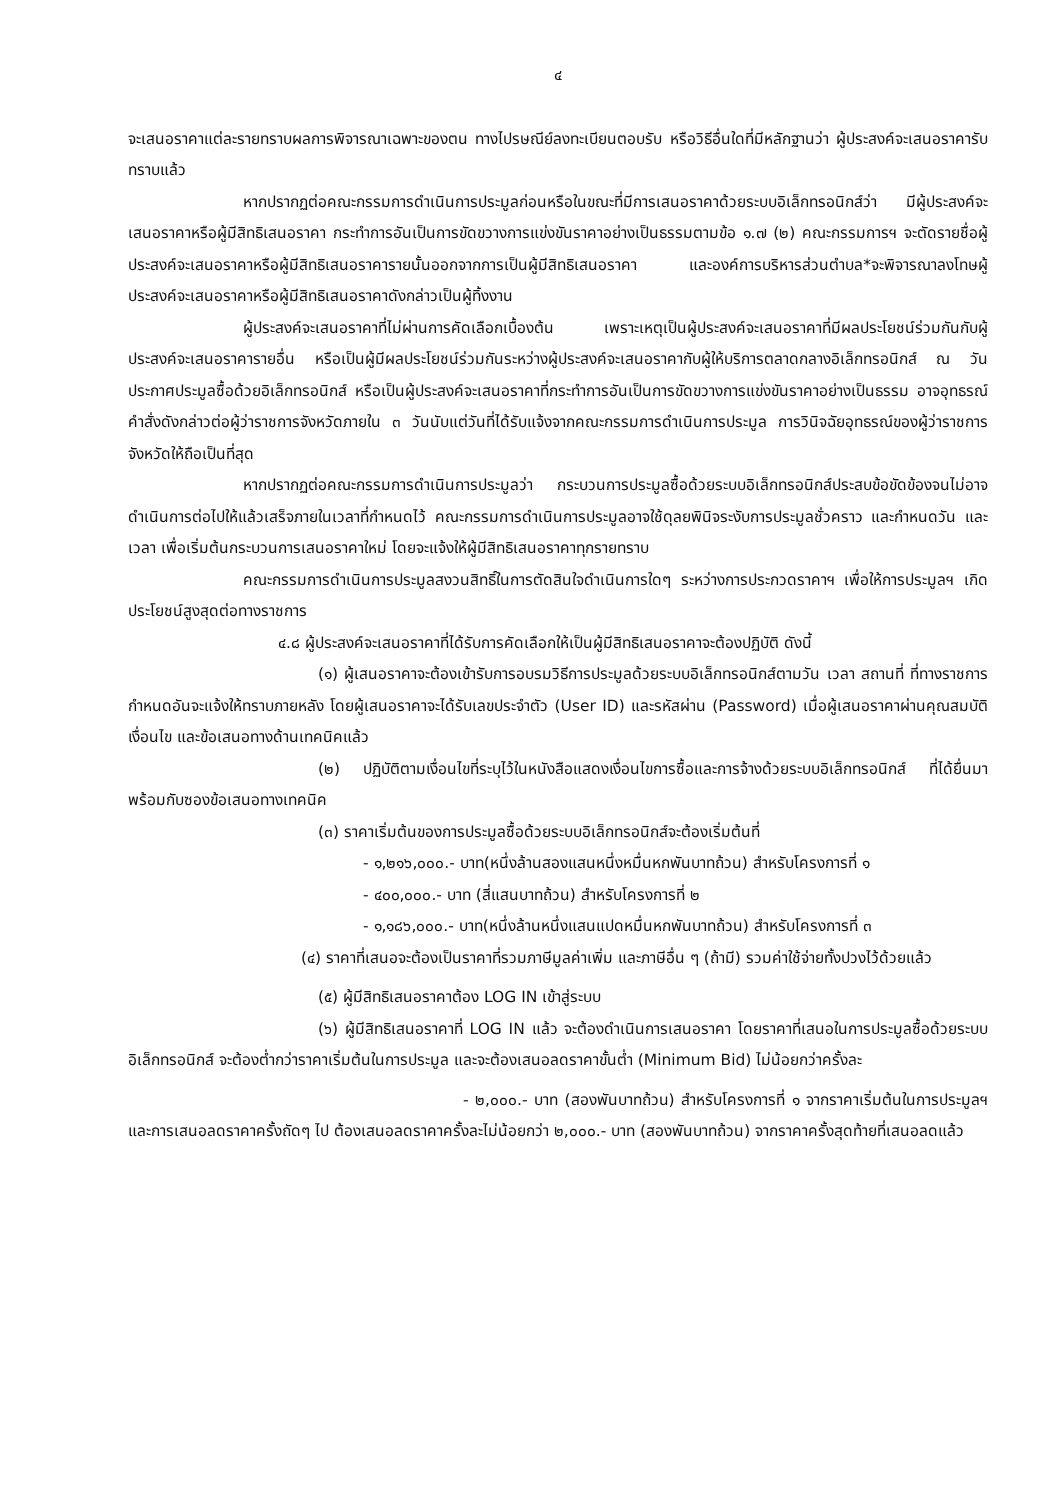๔
จะเสนอราคาแต่ละรายทราบผลการพิจารณาเฉพาะของตน ทางไปรษณีย์ลงทะเบียนตอบรับ หรือวิธีอื่นใดที่มีหลักฐานว่า ผู้ประสงค์จะเสนอราคารับทราบแล้ว
หากปรากฏต่อคณะกรรมการดำเนินการประมูลก่อนหรือในขณะที่มีการเสนอราคาด้วยระบบอิเล็กทรอนิกส์ว่า มีผู้ประสงค์จะเสนอราคาหรือผู้มีสิทธิเสนอราคา กระทำการอันเป็นการขัดขวางการแข่งขันราคาอย่างเป็นธรรมตามข้อ ๑.๗ (๒) คณะกรรมการฯ จะตัดรายชื่อผู้ประสงค์จะเสนอราคาหรือผู้มีสิทธิเสนอราคารายนั้นออกจากการเป็นผู้มีสิทธิเสนอราคา และองค์การบริหารส่วนตำบล*จะพิจารณาลงโทษผู้ประสงค์จะเสนอราคาหรือผู้มีสิทธิเสนอราคาดังกล่าวเป็นผู้ทิ้งงาน
ผู้ประสงค์จะเสนอราคาที่ไม่ผ่านการคัดเลือกเบื้องต้น เพราะเหตุเป็นผู้ประสงค์จะเสนอราคาที่มีผลประโยชน์ร่วมกันกับผู้ประสงค์จะเสนอราคารายอื่น หรือเป็นผู้มีผลประโยชน์ร่วมกันระหว่างผู้ประสงค์จะเสนอราคากับผู้ให้บริการตลาดกลางอิเล็กทรอนิกส์ ณ วันประกาศประมูลซื้อด้วยอิเล็กทรอนิกส์ หรือเป็นผู้ประสงค์จะเสนอราคาที่กระทำการอันเป็นการขัดขวางการแข่งขันราคาอย่างเป็นธรรม อาจอุทธรณ์คำสั่งดังกล่าวต่อผู้ว่าราชการจังหวัดภายใน ๓ วันนับแต่วันที่ได้รับแจ้งจากคณะกรรมการดำเนินการประมูล การวินิจฉัยอุทธรณ์ของผู้ว่าราชการจังหวัดให้ถือเป็นที่สุด
หากปรากฏต่อคณะกรรมการดำเนินการประมูลว่า กระบวนการประมูลซื้อด้วยระบบอิเล็กทรอนิกส์ประสบข้อขัดข้องจนไม่อาจดำเนินการต่อไปให้แล้วเสร็จภายในเวลาที่กำหนดไว้ คณะกรรมการดำเนินการประมูลอาจใช้ดุลยพินิจระงับการประมูลชั่วคราว และกำหนดวัน และเวลา เพื่อเริ่มต้นกระบวนการเสนอราคาใหม่ โดยจะแจ้งให้ผู้มีสิทธิเสนอราคาทุกรายทราบ
คณะกรรมการดำเนินการประมูลสงวนสิทธิ์ในการตัดสินใจดำเนินการใดๆ ระหว่างการประกวดราคาฯ เพื่อให้การประมูลฯ เกิดประโยชน์สูงสุดต่อทางราชการ
๔.๘ ผู้ประสงค์จะเสนอราคาที่ได้รับการคัดเลือกให้เป็นผู้มีสิทธิเสนอราคาจะต้องปฏิบัติ ดังนี้
(๑) ผู้เสนอราคาจะต้องเข้ารับการอบรมวิธีการประมูลด้วยระบบอิเล็กทรอนิกส์ตามวัน เวลา สถานที่ ที่ทางราชการกำหนดอันจะแจ้งให้ทราบภายหลัง โดยผู้เสนอราคาจะได้รับเลขประจำตัว (User ID) และรหัสผ่าน (Password) เมื่อผู้เสนอราคาผ่านคุณสมบัติ เงื่อนไข และข้อเสนอทางด้านเทคนิคแล้ว
(๒) ปฏิบัติตามเงื่อนไขที่ระบุไว้ในหนังสือแสดงเงื่อนไขการซื้อและการจ้างด้วยระบบอิเล็กทรอนิกส์ ที่ได้ยื่นมาพร้อมกับซองข้อเสนอทางเทคนิค
(๓) ราคาเริ่มต้นของการประมูลซื้อด้วยระบบอิเล็กทรอนิกส์จะต้องเริ่มต้นที่
- ๑,๒๑๖,๐๐๐.- บาท(หนึ่งล้านสองแสนหนึ่งหมื่นหกพันบาทถ้วน) สำหรับโครงการที่ ๑
- ๔๐๐,๐๐๐.- บาท (สี่แสนบาทถ้วน) สำหรับโครงการที่ ๒
- ๑,๑๘๖,๐๐๐.- บาท(หนึ่งล้านหนึ่งแสนแปดหมื่นหกพันบาทถ้วน) สำหรับโครงการที่ ๓
(๔) ราคาที่เสนอจะต้องเป็นราคาที่รวมภาษีมูลค่าเพิ่ม และภาษีอื่น ๆ (ถ้ามี) รวมค่าใช้จ่ายทั้งปวงไว้ด้วยแล้ว
(๕) ผู้มีสิทธิเสนอราคาต้อง LOG IN เข้าสู่ระบบ
(๖) ผู้มีสิทธิเสนอราคาที่ LOG IN แล้ว จะต้องดำเนินการเสนอราคา โดยราคาที่เสนอในการประมูลซื้อด้วยระบบอิเล็กทรอนิกส์ จะต้องต่ำกว่าราคาเริ่มต้นในการประมูล และจะต้องเสนอลดราคาขั้นต่ำ (Minimum Bid) ไม่น้อยกว่าครั้งละ
- ๒,๐๐๐.- บาท (สองพันบาทถ้วน) สำหรับโครงการที่ ๑ จากราคาเริ่มต้นในการประมูลฯ และการเสนอลดราคาครั้งถัดๆ ไป ต้องเสนอลดราคาครั้งละไม่น้อยกว่า ๒,๐๐๐.- บาท (สองพันบาทถ้วน) จากราคาครั้งสุดท้ายที่เสนอลดแล้ว